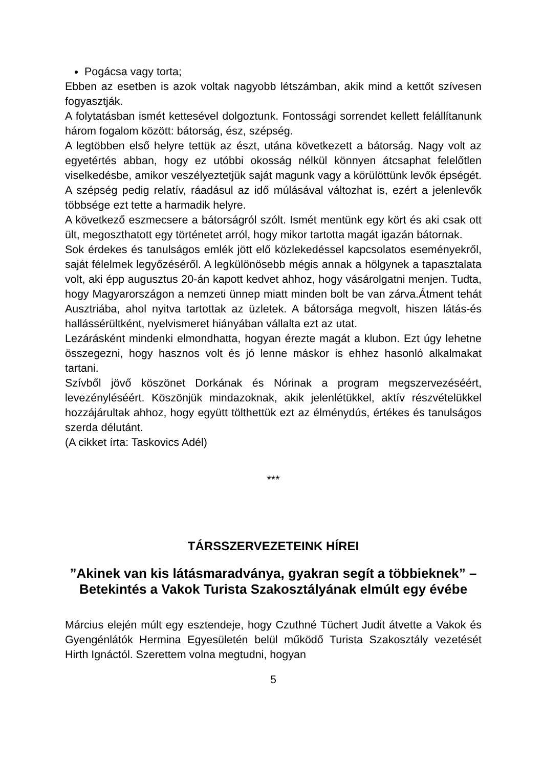Pogácsa vagy torta;
Ebben az esetben is azok voltak nagyobb létszámban, akik mind a kettőt szívesen fogyasztják.
A folytatásban ismét kettesével dolgoztunk. Fontossági sorrendet kellett felállítanunk három fogalom között: bátorság, ész, szépség.
A legtöbben első helyre tettük az észt, utána következett a bátorság. Nagy volt az egyetértés abban, hogy ez utóbbi okosság nélkül könnyen átcsaphat felelőtlen viselkedésbe, amikor veszélyeztetjük saját magunk vagy a körülöttünk levők épségét. A szépség pedig relatív, ráadásul az idő múlásával változhat is, ezért a jelenlevők többsége ezt tette a harmadik helyre.
A következő eszmecsere a bátorságról szólt. Ismét mentünk egy kört és aki csak ott ült, megoszthatott egy történetet arról, hogy mikor tartotta magát igazán bátornak.
Sok érdekes és tanulságos emlék jött elő közlekedéssel kapcsolatos eseményekről, saját félelmek legyőzéséről. A legkülönösebb mégis annak a hölgynek a tapasztalata volt, aki épp augusztus 20-án kapott kedvet ahhoz, hogy vásárolgatni menjen. Tudta, hogy Magyarországon a nemzeti ünnep miatt minden bolt be van zárva.Átment tehát Ausztriába, ahol nyitva tartottak az üzletek. A bátorsága megvolt, hiszen látás-és hallássérültként, nyelvismeret hiányában vállalta ezt az utat.
Lezárásként mindenki elmondhatta, hogyan érezte magát a klubon. Ezt úgy lehetne összegezni, hogy hasznos volt és jó lenne máskor is ehhez hasonló alkalmakat tartani.
Szívből jövő köszönet Dorkának és Nórinak a program megszervezéséért, levezényléséért. Köszönjük mindazoknak, akik jelenlétükkel, aktív részvételükkel hozzájárultak ahhoz, hogy együtt tölthettük ezt az élménydús, értékes és tanulságos szerda délutánt.
(A cikket írta: Taskovics Adél)
***
TÁRSSZERVEZETEINK HÍREI
”Akinek van kis látásmaradványa, gyakran segít a többieknek” – Betekintés a Vakok Turista Szakosztályának elmúlt egy évébe
Március elején múlt egy esztendeje, hogy Czuthné Tüchert Judit átvette a Vakok és Gyengénlátók Hermina Egyesületén belül működő Turista Szakosztály vezetését Hirth Ignáctól. Szerettem volna megtudni, hogyan
5